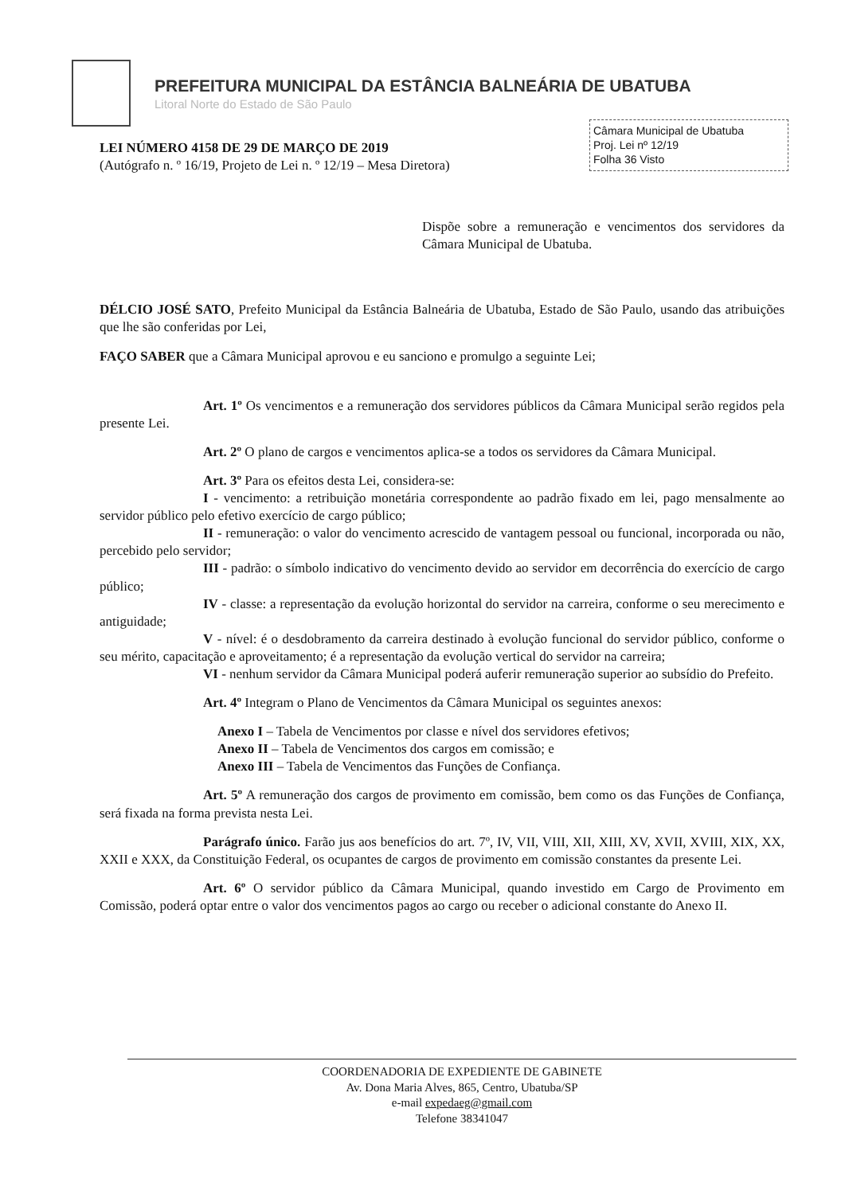PREFEITURA MUNICIPAL DA ESTÂNCIA BALNEÁRIA DE UBATUBA
Litoral Norte do Estado de São Paulo
Câmara Municipal de Ubatuba
Proj. Lei nº 12/19
Folha 36 Visto
LEI NÚMERO 4158 DE 29 DE MARÇO DE 2019
(Autógrafo n. º 16/19, Projeto de Lei n. º 12/19 – Mesa Diretora)
Dispõe sobre a remuneração e vencimentos dos servidores da Câmara Municipal de Ubatuba.
DÉLCIO JOSÉ SATO, Prefeito Municipal da Estância Balneária de Ubatuba, Estado de São Paulo, usando das atribuições que lhe são conferidas por Lei,
FAÇO SABER que a Câmara Municipal aprovou e eu sanciono e promulgo a seguinte Lei;
Art. 1º Os vencimentos e a remuneração dos servidores públicos da Câmara Municipal serão regidos pela presente Lei.
Art. 2º O plano de cargos e vencimentos aplica-se a todos os servidores da Câmara Municipal.
Art. 3º Para os efeitos desta Lei, considera-se:
I - vencimento: a retribuição monetária correspondente ao padrão fixado em lei, pago mensalmente ao servidor público pelo efetivo exercício de cargo público;
II - remuneração: o valor do vencimento acrescido de vantagem pessoal ou funcional, incorporada ou não, percebido pelo servidor;
III - padrão: o símbolo indicativo do vencimento devido ao servidor em decorrência do exercício de cargo público;
IV - classe: a representação da evolução horizontal do servidor na carreira, conforme o seu merecimento e antiguidade;
V - nível: é o desdobramento da carreira destinado à evolução funcional do servidor público, conforme o seu mérito, capacitação e aproveitamento; é a representação da evolução vertical do servidor na carreira;
VI - nenhum servidor da Câmara Municipal poderá auferir remuneração superior ao subsídio do Prefeito.
Art. 4º Integram o Plano de Vencimentos da Câmara Municipal os seguintes anexos:
Anexo I – Tabela de Vencimentos por classe e nível dos servidores efetivos;
Anexo II – Tabela de Vencimentos dos cargos em comissão; e
Anexo III – Tabela de Vencimentos das Funções de Confiança.
Art. 5º A remuneração dos cargos de provimento em comissão, bem como os das Funções de Confiança, será fixada na forma prevista nesta Lei.
Parágrafo único. Farão jus aos benefícios do art. 7º, IV, VII, VIII, XII, XIII, XV, XVII, XVIII, XIX, XX, XXII e XXX, da Constituição Federal, os ocupantes de cargos de provimento em comissão constantes da presente Lei.
Art. 6º O servidor público da Câmara Municipal, quando investido em Cargo de Provimento em Comissão, poderá optar entre o valor dos vencimentos pagos ao cargo ou receber o adicional constante do Anexo II.
COORDENADORIA DE EXPEDIENTE DE GABINETE
Av. Dona Maria Alves, 865, Centro, Ubatuba/SP
e-mail expedaeg@gmail.com
Telefone 38341047